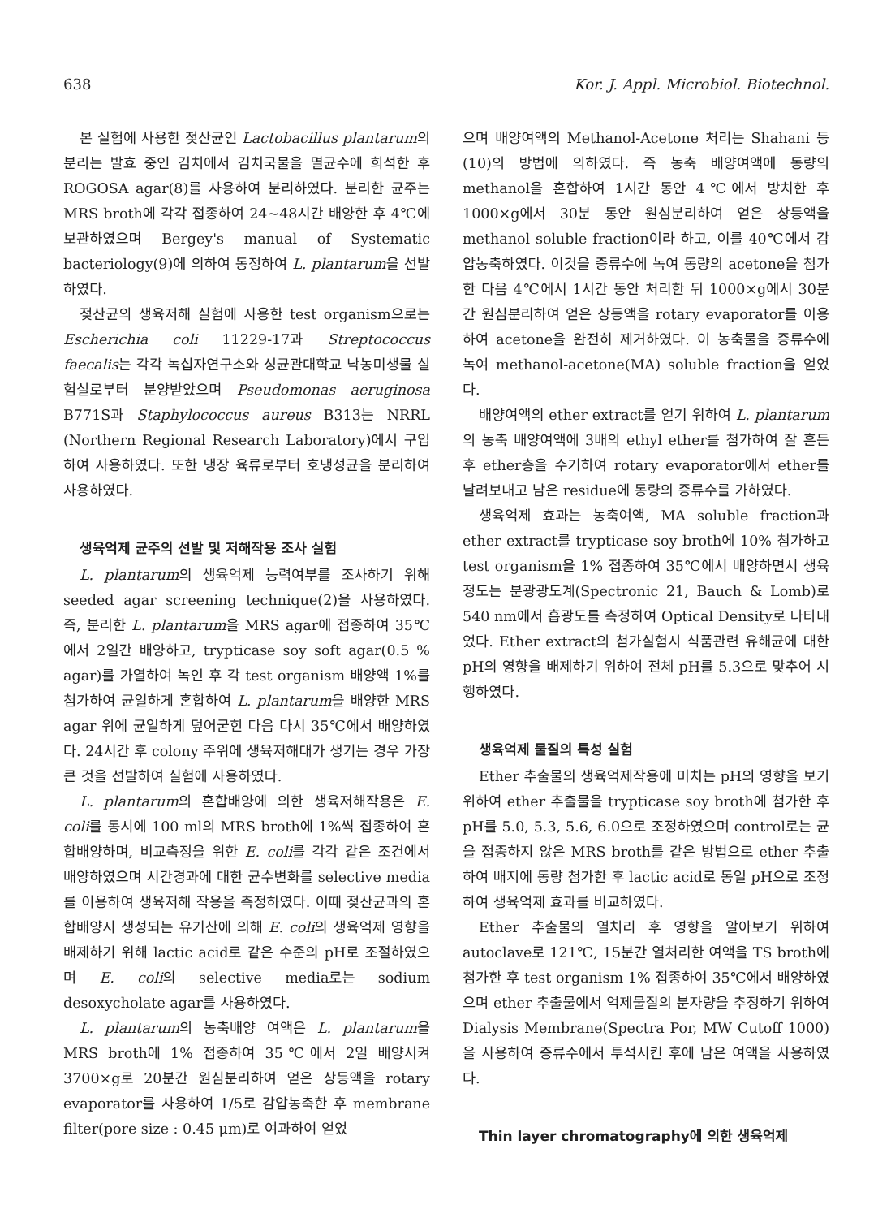638 Kor. J. Appl. Microbiol. Biotechnol.
본 실험에 사용한 젖산균인 Lactobacillus plantarum의 분리는 발효 중인 김치에서 김치국물을 멸균수에 희석한 후 ROGOSA agar(8)를 사용하여 분리하였다. 분리한 균주는 MRS broth에 각각 접종하여 24~48시간 배양한 후 4℃에 보관하였으며 Bergey's manual of Systematic bacteriology(9)에 의하여 동정하여 L. plantarum을 선발하였다.
젖산균의 생육저해 실험에 사용한 test organism으로는 Escherichia coli 11229-17과 Streptococcus faecalis는 각각 녹십자연구소와 성균관대학교 낙농미생물 실험실로부터 분양받았으며 Pseudomonas aeruginosa B771S과 Staphylococcus aureus B313는 NRRL (Northern Regional Research Laboratory)에서 구입하여 사용하였다. 또한 냉장 육류로부터 호냉성균을 분리하여 사용하였다.
생육억제 균주의 선발 및 저해작용 조사 실험
L. plantarum의 생육억제 능력여부를 조사하기 위해 seeded agar screening technique(2)을 사용하였다. 즉, 분리한 L. plantarum을 MRS agar에 접종하여 35℃에서 2일간 배양하고, trypticase soy soft agar(0.5 % agar)를 가열하여 녹인 후 각 test organism 배양액 1%를 첨가하여 균일하게 혼합하여 L. plantarum을 배양한 MRS agar 위에 균일하게 덮어굳힌 다음 다시 35℃에서 배양하였다. 24시간 후 colony 주위에 생육저해대가 생기는 경우 가장 큰 것을 선발하여 실험에 사용하였다.
L. plantarum의 혼합배양에 의한 생육저해작용은 E. coli를 동시에 100 ml의 MRS broth에 1%씩 접종하여 혼합배양하며, 비교측정을 위한 E. coli를 각각 같은 조건에서 배양하였으며 시간경과에 대한 균수변화를 selective media를 이용하여 생육저해 작용을 측정하였다. 이때 젖산균과의 혼합배양시 생성되는 유기산에 의해 E. coli의 생육억제 영향을 배제하기 위해 lactic acid로 같은 수준의 pH로 조절하였으며 E. coli의 selective media로는 sodium desoxycholate agar를 사용하였다.
L. plantarum의 농축배양 여액은 L. plantarum을 MRS broth에 1% 접종하여 35℃에서 2일 배양시켜 3700×g로 20분간 원심분리하여 얻은 상등액을 rotary evaporator를 사용하여 1/5로 감압농축한 후 membrane filter(pore size : 0.45 μm)로 여과하여 얻었
으며 배양여액의 Methanol-Acetone 처리는 Shahani 등(10)의 방법에 의하였다. 즉 농축 배양여액에 동량의 methanol을 혼합하여 1시간 동안 4℃에서 방치한 후 1000×g에서 30분 동안 원심분리하여 얻은 상등액을 methanol soluble fraction이라 하고, 이를 40℃에서 감압농축하였다. 이것을 증류수에 녹여 동량의 acetone을 첨가한 다음 4℃에서 1시간 동안 처리한 뒤 1000×g에서 30분간 원심분리하여 얻은 상등액을 rotary evaporator를 이용하여 acetone을 완전히 제거하였다. 이 농축물을 증류수에 녹여 methanol-acetone(MA) soluble fraction을 얻었다.
배양여액의 ether extract를 얻기 위하여 L. plantarum의 농축 배양여액에 3배의 ethyl ether를 첨가하여 잘 흔든 후 ether층을 수거하여 rotary evaporator에서 ether를 날려보내고 남은 residue에 동량의 증류수를 가하였다.
생육억제 효과는 농축여액, MA soluble fraction과 ether extract를 trypticase soy broth에 10% 첨가하고 test organism을 1% 접종하여 35℃에서 배양하면서 생육정도는 분광광도계(Spectronic 21, Bauch & Lomb)로 540 nm에서 흡광도를 측정하여 Optical Density로 나타내었다. Ether extract의 첨가실험시 식품관련 유해균에 대한 pH의 영향을 배제하기 위하여 전체 pH를 5.3으로 맞추어 시행하였다.
생육억제 물질의 특성 실험
Ether 추출물의 생육억제작용에 미치는 pH의 영향을 보기 위하여 ether 추출물을 trypticase soy broth에 첨가한 후 pH를 5.0, 5.3, 5.6, 6.0으로 조정하였으며 control로는 균을 접종하지 않은 MRS broth를 같은 방법으로 ether 추출하여 배지에 동량 첨가한 후 lactic acid로 동일 pH으로 조정하여 생육억제 효과를 비교하였다.
Ether 추출물의 열처리 후 영향을 알아보기 위하여 autoclave로 121℃, 15분간 열처리한 여액을 TS broth에 첨가한 후 test organism 1% 접종하여 35℃에서 배양하였으며 ether 추출물에서 억제물질의 분자량을 추정하기 위하여 Dialysis Membrane(Spectra Por, MW Cutoff 1000)을 사용하여 증류수에서 투석시킨 후에 남은 여액을 사용하였다.
Thin layer chromatography에 의한 생육억제